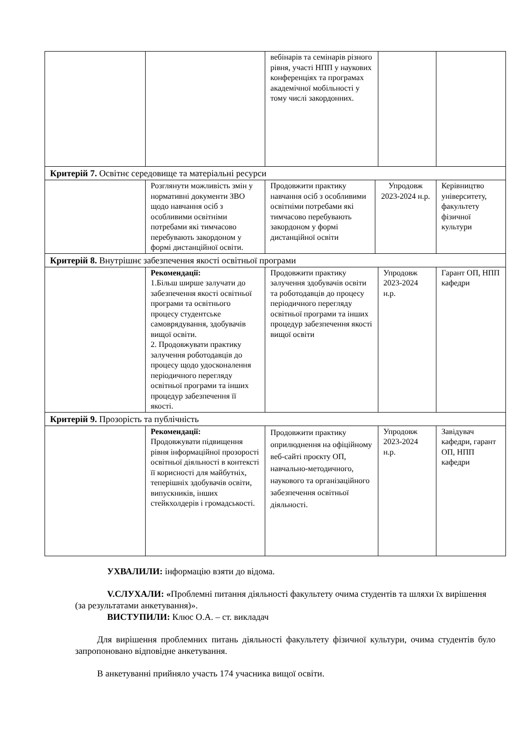| | | вебінарів та семінарів різного рівня, участі НПП у наукових конференціях та програмах академічної мобільності у тому числі закордонних. | | | |
| Критерій 7. Освітнє середовище та матеріальні ресурси | | | | | |
| | Розглянути можливість змін у нормативні документи ЗВО щодо навчання осіб з особливими освітніми потребами які тимчасово перебувають закордоном у формі дистанційної освіти. | Продовжити практику навчання осіб з особливими освітніми потребами які тимчасово перебувають закордоном у формі дистанційної освіти | Упродовж 2023-2024 н.р. | | Керівництво університету, факультету фізичної культури |
| Критерій 8. Внутрішнє забезпечення якості освітньої програми | | | | | |
| | Рекомендації: 1.Більш ширше залучати до забезпечення якості освітньої програми та освітнього процесу студентське самоврядування, здобувачів вищої освіти. 2. Продовжувати практику залучення роботодавців до процесу щодо удосконалення періодичного перегляду освітньої програми та інших процедур забезпечення її якості. | Продовжити практику залучення здобувачів освіти та роботодавців до процесу періодичного перегляду освітньої програми та інших процедур забезпечення якості вищої освіти | | Упродовж 2023-2024 н.р. | Гарант ОП, НПП кафедри |
| Критерій 9. Прозорість та публічність | | | | | |
| | Рекомендації: Продовжувати підвищення рівня інформаційної прозорості освітньої діяльності в контексті її корисності для майбутніх, теперішніх здобувачів освіти, випускників, інших стейкхолдерів і громадськості. | Продовжити практику оприлюднення на офіційному веб-сайті проєкту ОП, навчально-методичного, наукового та організаційного забезпечення освітньої діяльності. | | Упродовж 2023-2024 н.р. | Завідувач кафедри, гарант ОП, НПП кафедри |
УХВАЛИЛИ: інформацію взяти до відома.
V.СЛУХАЛИ: «Проблемні питання діяльності факультету очима студентів та шляхи їх вирішення (за результатами анкетування)».
ВИСТУПИЛИ: Клюс О.А. – ст. викладач
Для вирішення проблемних питань діяльності факультету фізичної культури, очима студентів було запропоновано відповідне анкетування.
В анкетуванні прийняло участь 174 учасника вищої освіти.